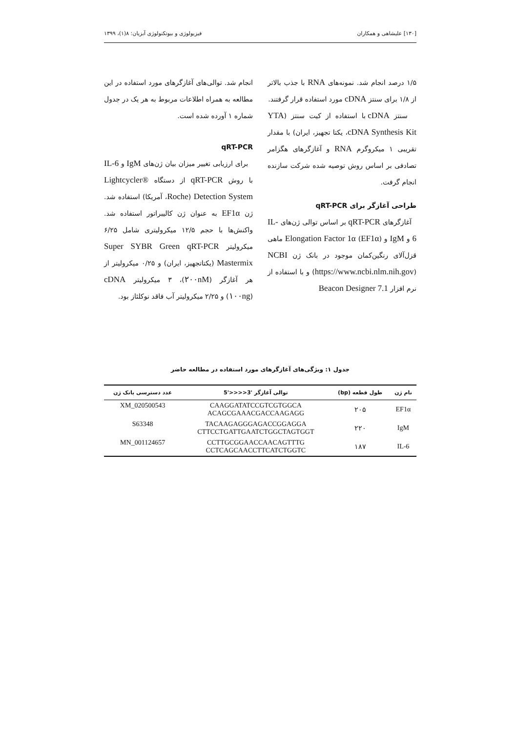[۱۳۰] علیشاهی و همکاران فیزیولوژی و بیوتکنولوژی آبزیان: ۸(۱)، ۱۳۹۹
۱/۵ درصد انجام شد. نمونه‌های RNA با جذب بالاتر از ۱/۸ برای سنتز cDNA مورد استفاده قرار گرفتند.
سنتز cDNA با استفاده از کیت سنتز (YTA cDNA Synthesis Kit، یکتا تجهیز، ایران) با مقدار تقریبی ۱ میکروگرم RNA و آغازگرهای هگزامر تصادفی بر اساس روش توصیه شده شرکت سازنده انجام گرفت.
طراحی آغازگر برای qRT-PCR
آغازگرهای qRT-PCR بر اساس توالی ژن‌های IL-6 و IgM و Elongation Factor 1α (EF1α) ماهی قزل‌آلای رنگین‌کمان موجود در بانک ژن NCBI (https://www.ncbi.nlm.nih.gov) و با استفاده از نرم افزار Beacon Designer 7.1
انجام شد. توالی‌های آغازگرهای مورد استفاده در این مطالعه به همراه اطلاعات مربوط به هر یک در جدول شماره ۱ آورده شده است.
qRT-PCR
برای ارزیابی تغییر میزان بیان ژن‌های IgM و IL-6 با روش qRT-PCR از دستگاه Lightcycler® Detection System (Roche، آمریکا) استفاده شد. ژن EF1α به عنوان ژن کالیبراتور استفاده شد. واکنش‌ها با حجم ۱۲/۵ میکرولیتری شامل ۶/۲۵ میکرولیتر Super SYBR Green qRT-PCR Mastermix (یکتاتجهیز، ایران) و ۰/۲۵ میکرولیتر از هر آغازگر (۲۰۰nM)، ۳ میکرولیتر cDNA (۱۰۰ng) و ۲/۲۵ میکرولیتر آب فاقد نوکلئاز بود.
جدول ۱: ویژگی‌های آغازگرهای مورد استفاده در مطالعه حاضر
| نام ژن | طول قطعه (bp) | توالی آغازگر '3<<<<'5 | عدد دسترسی بانک ژن |
| --- | --- | --- | --- |
| EF1α | ۲۰۵ | CAAGGATATCCGTCGTGGCA ACAGCGAAACGACCAAGAGG | XM_020500543 |
| IgM | ۲۲۰ | TACAAGAGGGAGACCGGAGGA CTTCCTGATTGAATCTGGCTAGTGGT | S63348 |
| IL-6 | ۱۸۷ | CCTTGCGGAACCAACAGTTTG CCTCAGCAACCTTCATCTGGTC | MN_001124657 |